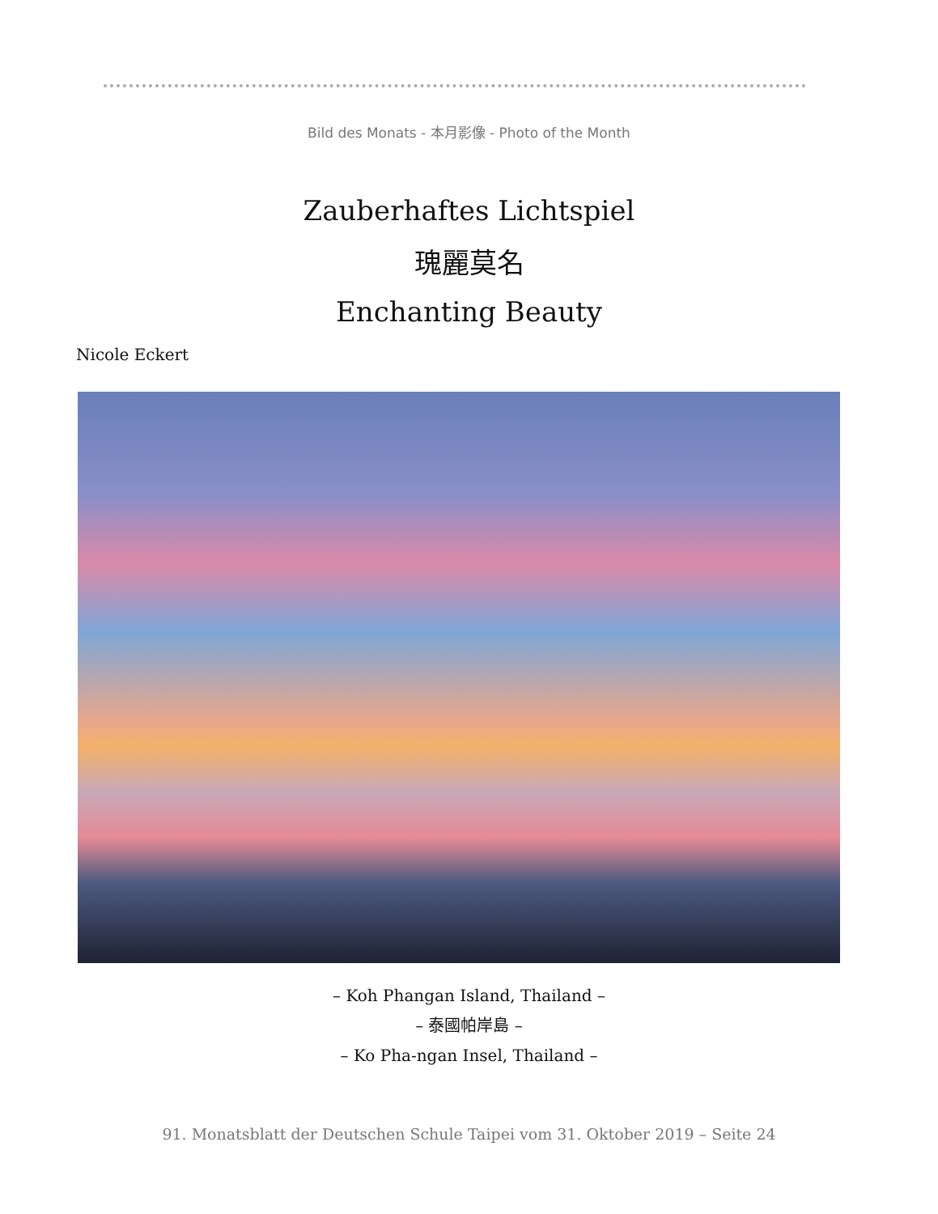Bild des Monats - 本月影像 - Photo of the Month
Zauberhaftes Lichtspiel
瑰麗莫名
Enchanting Beauty
Nicole Eckert
– Koh Phangan Island, Thailand –
– 泰國帕岸島 –
– Ko Pha-ngan Insel, Thailand –
91. Monatsblatt der Deutschen Schule Taipei vom 31. Oktober 2019 – Seite 24